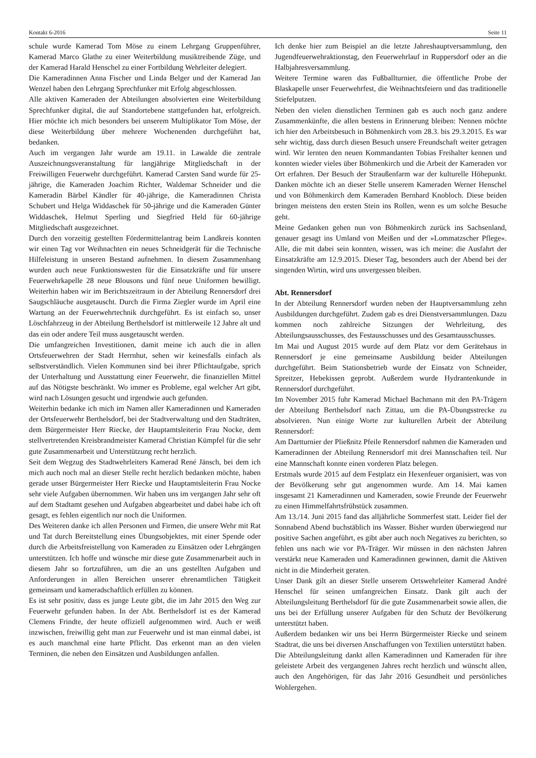Kontakt 6-2016 Seite 11
schule wurde Kamerad Tom Möse zu einem Lehrgang Gruppenführer, Kamerad Marco Glathe zu einer Weiterbildung musiktreibende Züge, und der Kamerad Harald Henschel zu einer Fortbildung Wehrleiter delegiert.
Die Kameradinnen Anna Fischer und Linda Belger und der Kamerad Jan Wenzel haben den Lehrgang Sprechfunker mit Erfolg abgeschlossen.
Alle aktiven Kameraden der Abteilungen absolvierten eine Weiterbildung Sprechfunker digital, die auf Standortebene stattgefunden hat, erfolgreich. Hier möchte ich mich besonders bei unserem Multiplikator Tom Möse, der diese Weiterbildung über mehrere Wochenenden durchgeführt hat, bedanken.
Auch im vergangen Jahr wurde am 19.11. in Lawalde die zentrale Auszeichnungsveranstaltung für langjährige Mitgliedschaft in der Freiwilligen Feuerwehr durchgeführt. Kamerad Carsten Sand wurde für 25-jährige, die Kameraden Joachim Richter, Waldemar Schneider und die Kameradin Bärbel Kändler für 40-jährige, die Kameradinnen Christa Schubert und Helga Widdaschek für 50-jährige und die Kameraden Günter Widdaschek, Helmut Sperling und Siegfried Held für 60-jährige Mitgliedschaft ausgezeichnet.
Durch den vorzeitig gestellten Fördermittelantrag beim Landkreis konnten wir einen Tag vor Weihnachten ein neues Schneidgerät für die Technische Hilfeleistung in unseren Bestand aufnehmen. In diesem Zusammenhang wurden auch neue Funktionswesten für die Einsatzkräfte und für unsere Feuerwehrkapelle 28 neue Blousons und fünf neue Uniformen bewilligt. Weiterhin haben wir im Berichtszeitraum in der Abteilung Rennersdorf drei Saugschläuche ausgetauscht. Durch die Firma Ziegler wurde im April eine Wartung an der Feuerwehrtechnik durchgeführt. Es ist einfach so, unser Löschfahrzeug in der Abteilung Berthelsdorf ist mittlerweile 12 Jahre alt und das ein oder andere Teil muss ausgetauscht werden.
Die umfangreichen Investitionen, damit meine ich auch die in allen Ortsfeuerwehren der Stadt Herrnhut, sehen wir keinesfalls einfach als selbstverständlich. Vielen Kommunen sind bei ihrer Pflichtaufgabe, sprich der Unterhaltung und Ausstattung einer Feuerwehr, die finanziellen Mittel auf das Nötigste beschränkt. Wo immer es Probleme, egal welcher Art gibt, wird nach Lösungen gesucht und irgendwie auch gefunden.
Weiterhin bedanke ich mich im Namen aller Kameradinnen und Kameraden der Ortsfeuerwehr Berthelsdorf, bei der Stadtverwaltung und den Stadträten, dem Bürgermeister Herr Riecke, der Hauptamtsleiterin Frau Nocke, dem stellvertretenden Kreisbrandmeister Kamerad Christian Kümpfel für die sehr gute Zusammenarbeit und Unterstützung recht herzlich.
Seit dem Wegzug des Stadtwehrleiters Kamerad René Jänsch, bei dem ich mich auch noch mal an dieser Stelle recht herzlich bedanken möchte, haben gerade unser Bürgermeister Herr Riecke und Hauptamtsleiterin Frau Nocke sehr viele Aufgaben übernommen. Wir haben uns im vergangen Jahr sehr oft auf dem Stadtamt gesehen und Aufgaben abgearbeitet und dabei habe ich oft gesagt, es fehlen eigentlich nur noch die Uniformen.
Des Weiteren danke ich allen Personen und Firmen, die unsere Wehr mit Rat und Tat durch Bereitstellung eines Übungsobjektes, mit einer Spende oder durch die Arbeitsfreistellung von Kameraden zu Einsätzen oder Lehrgängen unterstützen. Ich hoffe und wünsche mir diese gute Zusammenarbeit auch in diesem Jahr so fortzuführen, um die an uns gestellten Aufgaben und Anforderungen in allen Bereichen unserer ehrenamtlichen Tätigkeit gemeinsam und kameradschaftlich erfüllen zu können.
Es ist sehr positiv, dass es junge Leute gibt, die im Jahr 2015 den Weg zur Feuerwehr gefunden haben. In der Abt. Berthelsdorf ist es der Kamerad Clemens Frindte, der heute offiziell aufgenommen wird. Auch er weiß inzwischen, freiwillig geht man zur Feuerwehr und ist man einmal dabei, ist es auch manchmal eine harte Pflicht. Das erkennt man an den vielen Terminen, die neben den Einsätzen und Ausbildungen anfallen.
Ich denke hier zum Beispiel an die letzte Jahreshauptversammlung, den Jugendfeuerwehraktionstag, den Feuerwehrlauf in Ruppersdorf oder an die Halbjahresversammlung.
Weitere Termine waren das Fußballturnier, die öffentliche Probe der Blaskapelle unser Feuerwehrfest, die Weihnachtsfeiern und das traditionelle Stiefelputzen.
Neben den vielen dienstlichen Terminen gab es auch noch ganz andere Zusammenkünfte, die allen bestens in Erinnerung bleiben: Nennen möchte ich hier den Arbeitsbesuch in Böhmenkirch vom 28.3. bis 29.3.2015. Es war sehr wichtig, dass durch diesen Besuch unsere Freundschaft weiter getragen wird. Wir lernten den neuen Kommandanten Tobias Freihalter kennen und konnten wieder vieles über Böhmenkirch und die Arbeit der Kameraden vor Ort erfahren. Der Besuch der Straußenfarm war der kulturelle Höhepunkt. Danken möchte ich an dieser Stelle unserem Kameraden Werner Henschel und von Böhmenkirch dem Kameraden Bernhard Knobloch. Diese beiden bringen meistens den ersten Stein ins Rollen, wenn es um solche Besuche geht.
Meine Gedanken gehen nun von Böhmenkirch zurück ins Sachsenland, genauer gesagt ins Umland von Meißen und der »Lommatzscher Pflege«. Alle, die mit dabei sein konnten, wissen, was ich meine: die Ausfahrt der Einsatzkräfte am 12.9.2015. Dieser Tag, besonders auch der Abend bei der singenden Wirtin, wird uns unvergessen bleiben.
Abt. Rennersdorf
In der Abteilung Rennersdorf wurden neben der Hauptversammlung zehn Ausbildungen durchgeführt. Zudem gab es drei Dienstversammlungen. Dazu kommen noch zahlreiche Sitzungen der Wehrleitung, des Abteilungsausschusses, des Festausschusses und des Gesamtausschusses.
Im Mai und August 2015 wurde auf dem Platz vor dem Gerätehaus in Rennersdorf je eine gemeinsame Ausbildung beider Abteilungen durchgeführt. Beim Stationsbetrieb wurde der Einsatz von Schneider, Spreitzer, Hebekissen geprobt. Außerdem wurde Hydrantenkunde in Rennersdorf durchgeführt.
Im November 2015 fuhr Kamerad Michael Bachmann mit den PA-Trägern der Abteilung Berthelsdorf nach Zittau, um die PA-Übungsstrecke zu absolvieren. Nun einige Worte zur kulturellen Arbeit der Abteilung Rennersdorf:
Am Dartturnier der Pließnitz Pfeile Rennersdorf nahmen die Kameraden und Kameradinnen der Abteilung Rennersdorf mit drei Mannschaften teil. Nur eine Mannschaft konnte einen vorderen Platz belegen.
Erstmals wurde 2015 auf dem Festplatz ein Hexenfeuer organisiert, was von der Bevölkerung sehr gut angenommen wurde. Am 14. Mai kamen insgesamt 21 Kameradinnen und Kameraden, sowie Freunde der Feuerwehr zu einen Himmelfahrtsfrühstück zusammen.
Am 13./14. Juni 2015 fand das alljährliche Sommerfest statt. Leider fiel der Sonnabend Abend buchstäblich ins Wasser. Bisher wurden überwiegend nur positive Sachen angeführt, es gibt aber auch noch Negatives zu berichten, so fehlen uns nach wie vor PA-Träger. Wir müssen in den nächsten Jahren verstärkt neue Kameraden und Kameradinnen gewinnen, damit die Aktiven nicht in die Minderheit geraten.
Unser Dank gilt an dieser Stelle unserem Ortswehrleiter Kamerad André Henschel für seinen umfangreichen Einsatz. Dank gilt auch der Abteilungsleitung Berthelsdorf für die gute Zusammenarbeit sowie allen, die uns bei der Erfüllung unserer Aufgaben für den Schutz der Bevölkerung unterstützt haben.
Außerdem bedanken wir uns bei Herrn Bürgermeister Riecke und seinem Stadtrat, die uns bei diversen Anschaffungen von Textilien unterstützt haben.
Die Abteilungsleitung dankt allen Kameradinnen und Kameraden für ihre geleistete Arbeit des vergangenen Jahres recht herzlich und wünscht allen, auch den Angehörigen, für das Jahr 2016 Gesundheit und persönliches Wohlergehen.